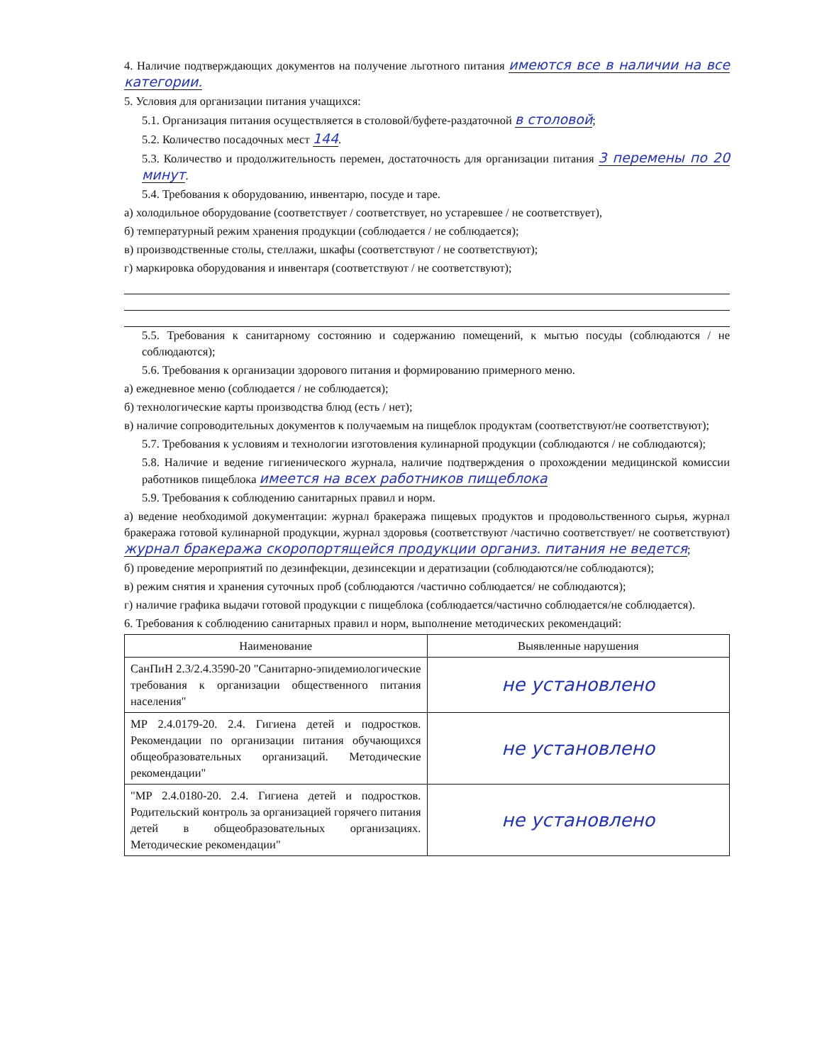4. Наличие подтверждающих документов на получение льготного питания имеются все в наличии на все категории.
5. Условия для организации питания учащихся:
5.1. Организация питания осуществляется в столовой/буфете-раздаточной в столовой;
5.2. Количество посадочных мест 144.
5.3. Количество и продолжительность перемен, достаточность для организации питания 3 перемены по 20 минут.
5.4. Требования к оборудованию, инвентарю, посуде и таре.
а) холодильное оборудование (соответствует / соответствует, но устаревшее / не соответствует),
б) температурный режим хранения продукции (соблюдается / не соблюдается);
в) производственные столы, стеллажи, шкафы (соответствуют / не соответствуют);
г) маркировка оборудования и инвентаря (соответствуют / не соответствуют);
5.5. Требования к санитарному состоянию и содержанию помещений, к мытью посуды (соблюдаются / не соблюдаются);
5.6. Требования к организации здорового питания и формированию примерного меню.
а) ежедневное меню (соблюдается / не соблюдается);
б) технологические карты производства блюд (есть / нет);
в) наличие сопроводительных документов к получаемым на пищеблок продуктам (соответствуют/не соответствуют);
5.7. Требования к условиям и технологии изготовления кулинарной продукции (соблюдаются / не соблюдаются);
5.8. Наличие и ведение гигиенического журнала, наличие подтверждения о прохождении медицинской комиссии работников пищеблока имеется на всех работников пищеблока
5.9. Требования к соблюдению санитарных правил и норм.
а) ведение необходимой документации: журнал бракеража пищевых продуктов и продовольственного сырья, журнал бракеража готовой кулинарной продукции, журнал здоровья (соответствуют /частично соответствует/ не соответствуют) журнал бракеража скоропортящейся продукции организ. питания не ведется;
б) проведение мероприятий по дезинфекции, дезинсекции и дератизации (соблюдаются/не соблюдаются);
в) режим снятия и хранения суточных проб (соблюдаются /частично соблюдается/ не соблюдаются);
г) наличие графика выдачи готовой продукции с пищеблока (соблюдается/частично соблюдается/не соблюдается).
6. Требования к соблюдению санитарных правил и норм, выполнение методических рекомендаций:
| Наименование | Выявленные нарушения |
| --- | --- |
| СанПиН 2.3/2.4.3590-20 "Санитарно-эпидемиологические требования к организации общественного питания населения" | не установлено |
| МР 2.4.0179-20. 2.4. Гигиена детей и подростков. Рекомендации по организации питания обучающихся общеобразовательных организаций. Методические рекомендации" | не установлено |
| "МР 2.4.0180-20. 2.4. Гигиена детей и подростков. Родительский контроль за организацией горячего питания детей в общеобразовательных организациях. Методические рекомендации" | не установлено |